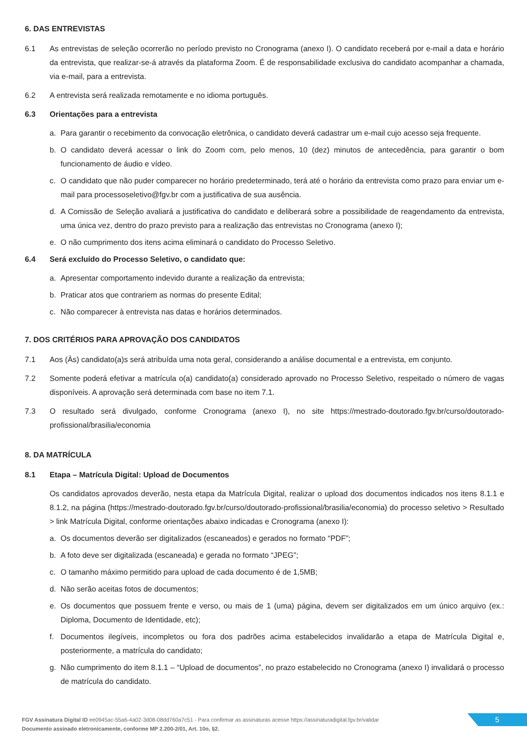6. DAS ENTREVISTAS
6.1 As entrevistas de seleção ocorrerão no período previsto no Cronograma (anexo I). O candidato receberá por e-mail a data e horário da entrevista, que realizar-se-á através da plataforma Zoom. É de responsabilidade exclusiva do candidato acompanhar a chamada, via e-mail, para a entrevista.
6.2 A entrevista será realizada remotamente e no idioma português.
6.3 Orientações para a entrevista
a. Para garantir o recebimento da convocação eletrônica, o candidato deverá cadastrar um e-mail cujo acesso seja frequente.
b. O candidato deverá acessar o link do Zoom com, pelo menos, 10 (dez) minutos de antecedência, para garantir o bom funcionamento de áudio e vídeo.
c. O candidato que não puder comparecer no horário predeterminado, terá até o horário da entrevista como prazo para enviar um e-mail para processoseletivo@fgv.br com a justificativa de sua ausência.
d. A Comissão de Seleção avaliará a justificativa do candidato e deliberará sobre a possibilidade de reagendamento da entrevista, uma única vez, dentro do prazo previsto para a realização das entrevistas no Cronograma (anexo I);
e. O não cumprimento dos itens acima eliminará o candidato do Processo Seletivo.
6.4 Será excluído do Processo Seletivo, o candidato que:
a. Apresentar comportamento indevido durante a realização da entrevista;
b. Praticar atos que contrariem as normas do presente Edital;
c. Não comparecer à entrevista nas datas e horários determinados.
7. DOS CRITÉRIOS PARA APROVAÇÃO DOS CANDIDATOS
7.1 Aos (Às) candidato(a)s será atribuída uma nota geral, considerando a análise documental e a entrevista, em conjunto.
7.2 Somente poderá efetivar a matrícula o(a) candidato(a) considerado aprovado no Processo Seletivo, respeitado o número de vagas disponíveis. A aprovação será determinada com base no item 7.1.
7.3 O resultado será divulgado, conforme Cronograma (anexo I), no site https://mestrado-doutorado.fgv.br/curso/doutorado-profissional/brasilia/economia
8. DA MATRÍCULA
8.1 Etapa – Matrícula Digital: Upload de Documentos
Os candidatos aprovados deverão, nesta etapa da Matrícula Digital, realizar o upload dos documentos indicados nos itens 8.1.1 e 8.1.2, na página (https://mestrado-doutorado.fgv.br/curso/doutorado-profissional/brasilia/economia) do processo seletivo > Resultado > link Matrícula Digital, conforme orientações abaixo indicadas e Cronograma (anexo I):
a. Os documentos deverão ser digitalizados (escaneados) e gerados no formato “PDF”;
b. A foto deve ser digitalizada (escaneada) e gerada no formato “JPEG”;
c. O tamanho máximo permitido para upload de cada documento é de 1,5MB;
d. Não serão aceitas fotos de documentos;
e. Os documentos que possuem frente e verso, ou mais de 1 (uma) página, devem ser digitalizados em um único arquivo (ex.: Diploma, Documento de Identidade, etc);
f. Documentos ilegíveis, incompletos ou fora dos padrões acima estabelecidos invalidarão a etapa de Matrícula Digital e, posteriormente, a matrícula do candidato;
g. Não cumprimento do item 8.1.1 – “Upload de documentos”, no prazo estabelecido no Cronograma (anexo I) invalidará o processo de matrícula do candidato.
FGV Assinatura Digital ID ee0945ac-55a6-4a02-3d08-08dd760a7c51 - Para confirmar as assinaturas acesse https://assinaturadigital.fgv.br/validar
Documento assinado eletronicamente, conforme MP 2.200-2/01, Art. 10o, §2.
5